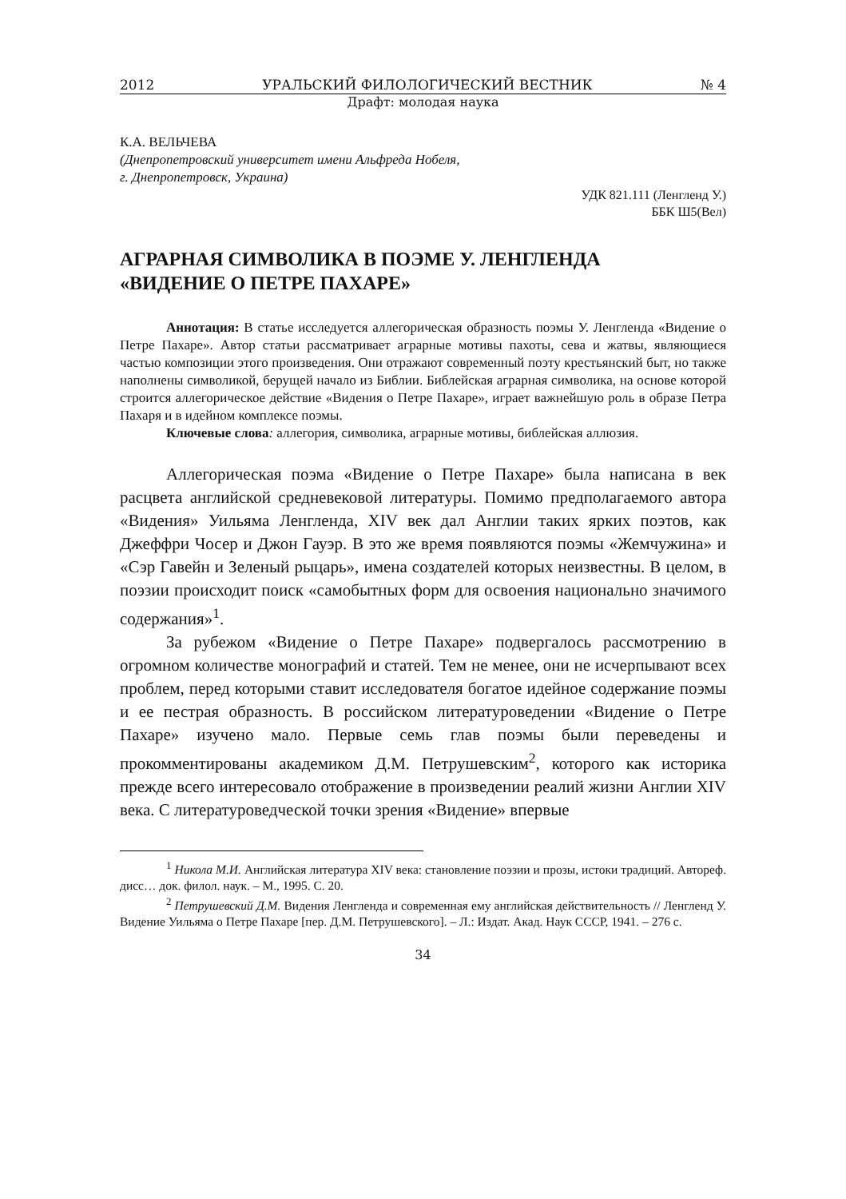2012 УРАЛЬСКИЙ ФИЛОЛОГИЧЕСКИЙ ВЕСТНИК № 4
Драфт: молодая наука
К.А. ВЕЛЬЧЕВА
(Днепропетровский университет имени Альфреда Нобеля,
г. Днепропетровск, Украина)
УДК 821.111 (Ленгленд У.)
ББК Ш5(Вел)
АГРАРНАЯ СИМВОЛИКА В ПОЭМЕ У. ЛЕНГЛЕНДА
«ВИДЕНИЕ О ПЕТРЕ ПАХАРЕ»
Аннотация: В статье исследуется аллегорическая образность поэмы У. Ленгленда «Видение о Петре Пахаре». Автор статьи рассматривает аграрные мотивы пахоты, сева и жатвы, являющиеся частью композиции этого произведения. Они отражают современный поэту крестьянский быт, но также наполнены символикой, берущей начало из Библии. Библейская аграрная символика, на основе которой строится аллегорическое действие «Видения о Петре Пахаре», играет важнейшую роль в образе Петра Пахаря и в идейном комплексе поэмы.
Ключевые слова: аллегория, символика, аграрные мотивы, библейская аллюзия.
Аллегорическая поэма «Видение о Петре Пахаре» была написана в век расцвета английской средневековой литературы. Помимо предполагаемого автора «Видения» Уильяма Ленгленда, XIV век дал Англии таких ярких поэтов, как Джеффри Чосер и Джон Гауэр. В это же время появляются поэмы «Жемчужина» и «Сэр Гавейн и Зеленый рыцарь», имена создателей которых неизвестны. В целом, в поэзии происходит поиск «самобытных форм для освоения национально значимого содержания»<sup>1</sup>.
За рубежом «Видение о Петре Пахаре» подвергалось рассмотрению в огромном количестве монографий и статей. Тем не менее, они не исчерпывают всех проблем, перед которыми ставит исследователя богатое идейное содержание поэмы и ее пестрая образность. В российском литературоведении «Видение о Петре Пахаре» изучено мало. Первые семь глав поэмы были переведены и прокомментированы академиком Д.М. Петрушевским<sup>2</sup>, которого как историка прежде всего интересовало отображение в произведении реалий жизни Англии XIV века. С литературоведческой точки зрения «Видение» впервые
<sup>1</sup> Никола М.И. Английская литература XIV века: становление поэзии и прозы, истоки традиций. Автореф. дисс… док. филол. наук. – М., 1995. С. 20.
<sup>2</sup> Петрушевский Д.М. Видения Ленгленда и современная ему английская действительность // Ленгленд У. Видение Уильяма о Петре Пахаре [пер. Д.М. Петрушевского]. – Л.: Издат. Акад. Наук СССР, 1941. – 276 с.
34